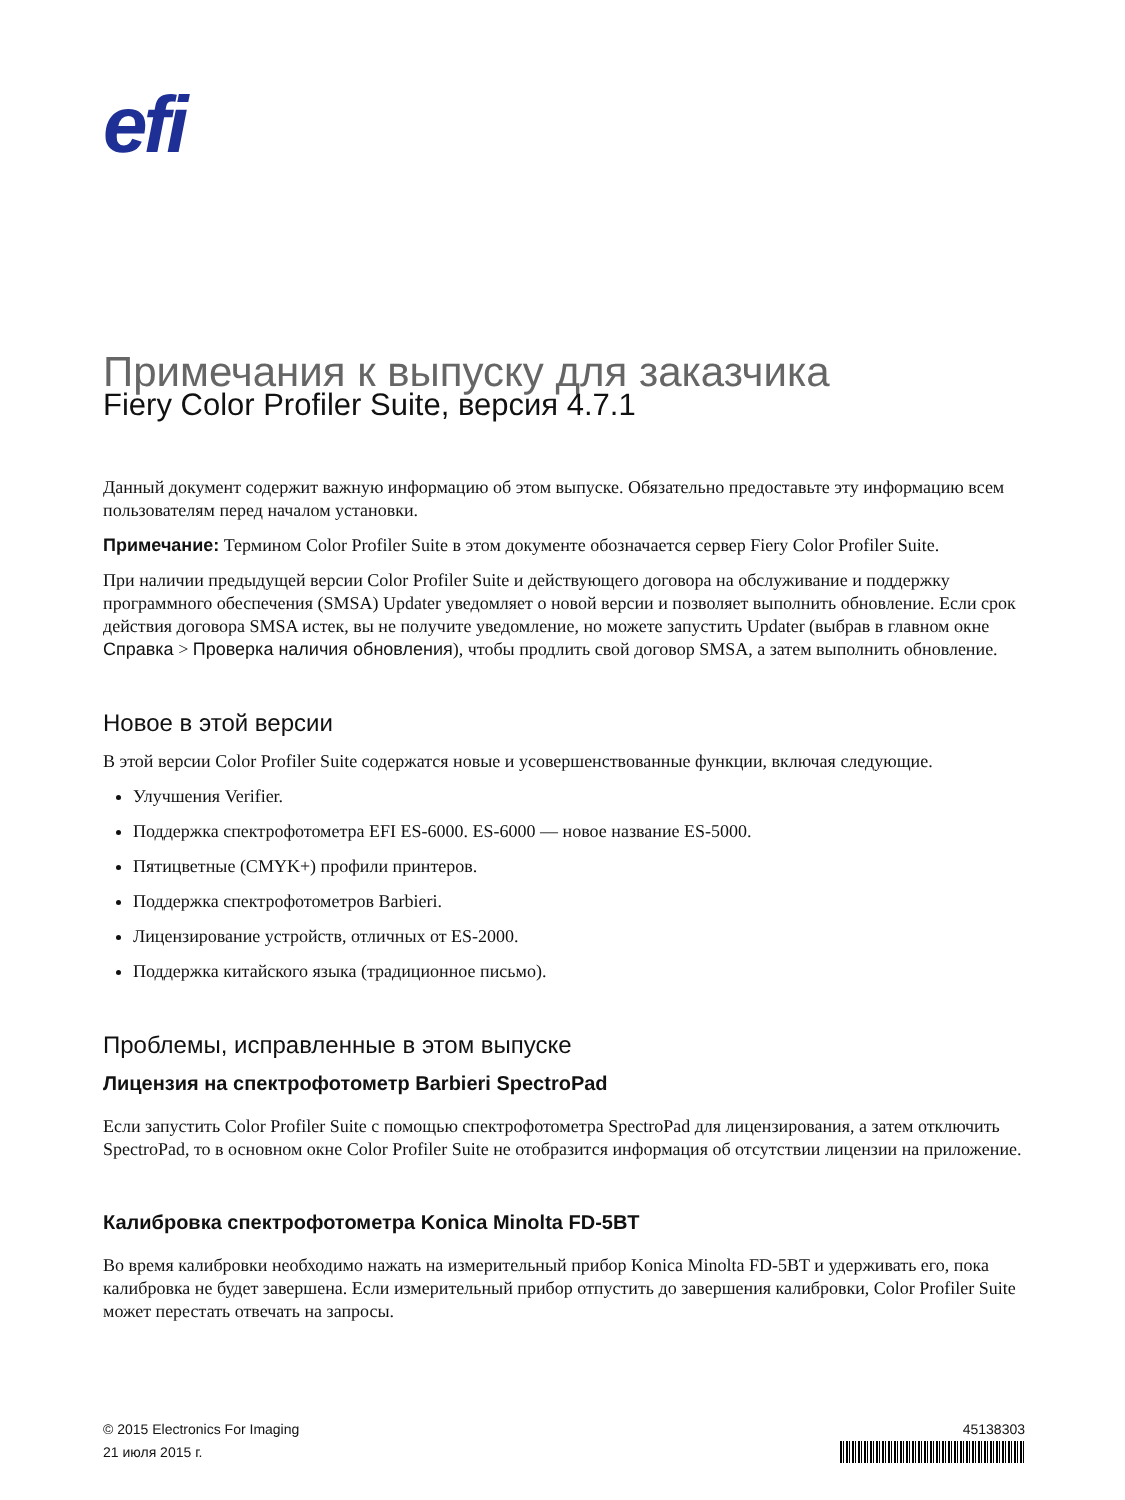efi
Примечания к выпуску для заказчика
Fiery Color Profiler Suite, версия 4.7.1
Данный документ содержит важную информацию об этом выпуске. Обязательно предоставьте эту информацию всем пользователям перед началом установки.
Примечание: Термином Color Profiler Suite в этом документе обозначается сервер Fiery Color Profiler Suite.
При наличии предыдущей версии Color Profiler Suite и действующего договора на обслуживание и поддержку программного обеспечения (SMSA) Updater уведомляет о новой версии и позволяет выполнить обновление. Если срок действия договора SMSA истек, вы не получите уведомление, но можете запустить Updater (выбрав в главном окне Справка > Проверка наличия обновления), чтобы продлить свой договор SMSA, а затем выполнить обновление.
Новое в этой версии
В этой версии Color Profiler Suite содержатся новые и усовершенствованные функции, включая следующие.
Улучшения Verifier.
Поддержка спектрофотометра EFI ES-6000. ES-6000 — новое название ES-5000.
Пятицветные (CMYK+) профили принтеров.
Поддержка спектрофотометров Barbieri.
Лицензирование устройств, отличных от ES-2000.
Поддержка китайского языка (традиционное письмо).
Проблемы, исправленные в этом выпуске
Лицензия на спектрофотометр Barbieri SpectroPad
Если запустить Color Profiler Suite с помощью спектрофотометра SpectroPad для лицензирования, а затем отключить SpectroPad, то в основном окне Color Profiler Suite не отобразится информация об отсутствии лицензии на приложение.
Калибровка спектрофотометра Konica Minolta FD-5BT
Во время калибровки необходимо нажать на измерительный прибор Konica Minolta FD-5BT и удерживать его, пока калибровка не будет завершена. Если измерительный прибор отпустить до завершения калибровки, Color Profiler Suite может перестать отвечать на запросы.
© 2015 Electronics For Imaging
21 июля 2015 г.
45138303